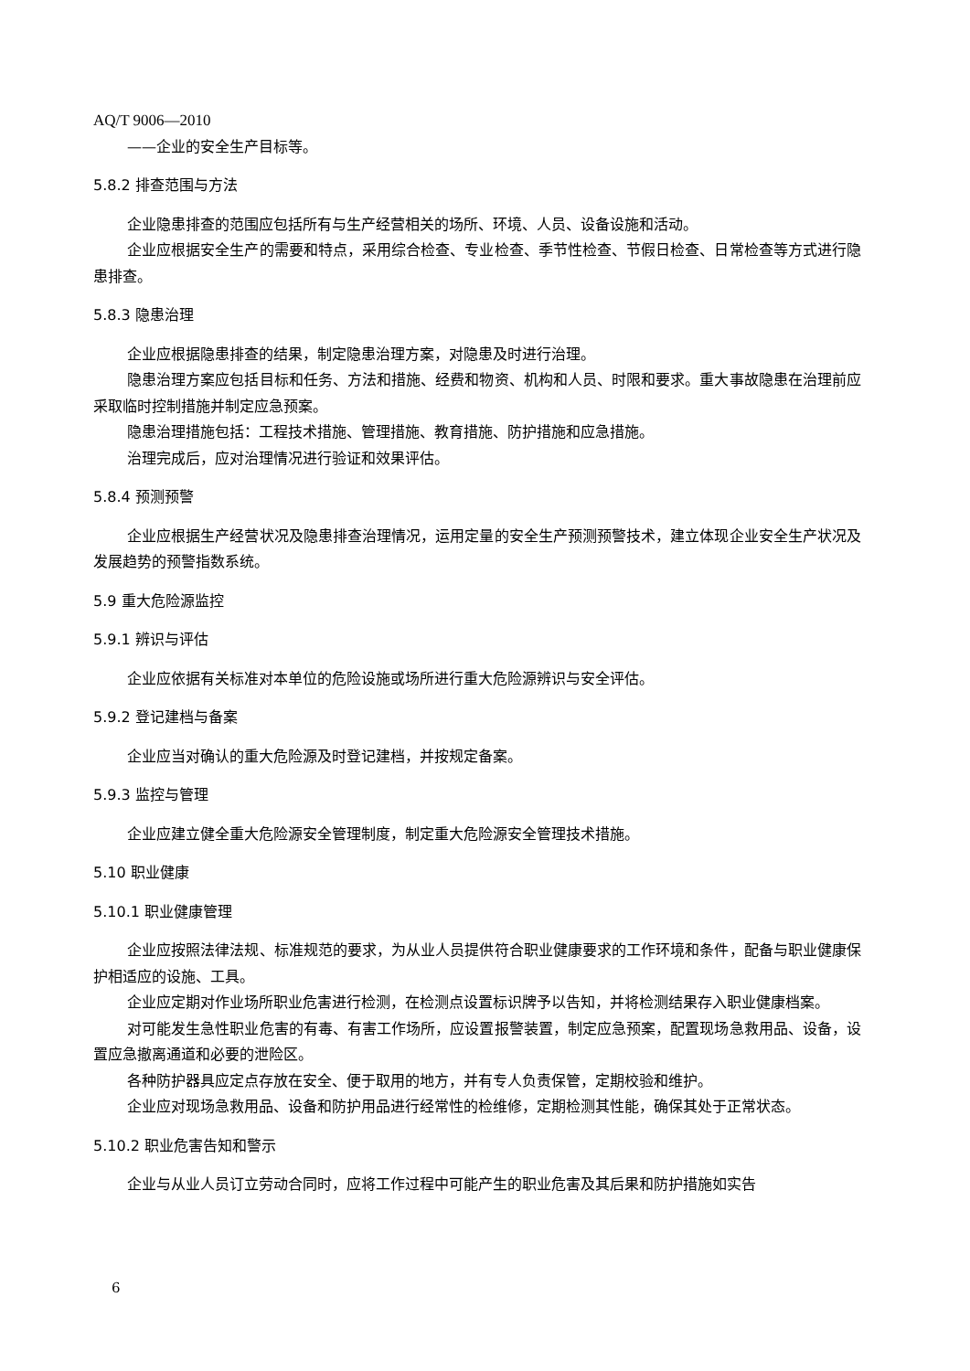AQ/T 9006—2010
——企业的安全生产目标等。
5.8.2 排查范围与方法
企业隐患排查的范围应包括所有与生产经营相关的场所、环境、人员、设备设施和活动。
企业应根据安全生产的需要和特点，采用综合检查、专业检查、季节性检查、节假日检查、日常检查等方式进行隐患排查。
5.8.3 隐患治理
企业应根据隐患排查的结果，制定隐患治理方案，对隐患及时进行治理。
隐患治理方案应包括目标和任务、方法和措施、经费和物资、机构和人员、时限和要求。重大事故隐患在治理前应采取临时控制措施并制定应急预案。
隐患治理措施包括：工程技术措施、管理措施、教育措施、防护措施和应急措施。
治理完成后，应对治理情况进行验证和效果评估。
5.8.4 预测预警
企业应根据生产经营状况及隐患排查治理情况，运用定量的安全生产预测预警技术，建立体现企业安全生产状况及发展趋势的预警指数系统。
5.9 重大危险源监控
5.9.1 辨识与评估
企业应依据有关标准对本单位的危险设施或场所进行重大危险源辨识与安全评估。
5.9.2 登记建档与备案
企业应当对确认的重大危险源及时登记建档，并按规定备案。
5.9.3 监控与管理
企业应建立健全重大危险源安全管理制度，制定重大危险源安全管理技术措施。
5.10 职业健康
5.10.1 职业健康管理
企业应按照法律法规、标准规范的要求，为从业人员提供符合职业健康要求的工作环境和条件，配备与职业健康保护相适应的设施、工具。
企业应定期对作业场所职业危害进行检测，在检测点设置标识牌予以告知，并将检测结果存入职业健康档案。
对可能发生急性职业危害的有毒、有害工作场所，应设置报警装置，制定应急预案，配置现场急救用品、设备，设置应急撤离通道和必要的泄险区。
各种防护器具应定点存放在安全、便于取用的地方，并有专人负责保管，定期校验和维护。
企业应对现场急救用品、设备和防护用品进行经常性的检维修，定期检测其性能，确保其处于正常状态。
5.10.2 职业危害告知和警示
企业与从业人员订立劳动合同时，应将工作过程中可能产生的职业危害及其后果和防护措施如实告
6